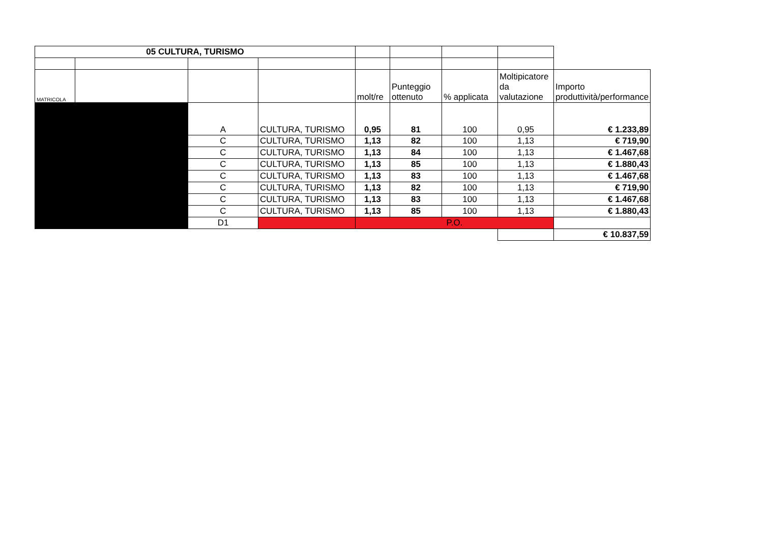| 05 CULTURA, TURISMO | | | | | | | | |
| MATRICOLA | | | | molt/re | Punteggio ottenuto | % applicata | Moltipicatore da valutazione | Importo produttività/performance |
| | | A | CULTURA, TURISMO | 0,95 | 81 | 100 | 0,95 | € 1.233,89 |
| | | C | CULTURA, TURISMO | 1,13 | 82 | 100 | 1,13 | € 719,90 |
| | | C | CULTURA, TURISMO | 1,13 | 84 | 100 | 1,13 | € 1.467,68 |
| | | C | CULTURA, TURISMO | 1,13 | 85 | 100 | 1,13 | € 1.880,43 |
| | | C | CULTURA, TURISMO | 1,13 | 83 | 100 | 1,13 | € 1.467,68 |
| | | C | CULTURA, TURISMO | 1,13 | 82 | 100 | 1,13 | € 719,90 |
| | | C | CULTURA, TURISMO | 1,13 | 83 | 100 | 1,13 | € 1.467,68 |
| | | C | CULTURA, TURISMO | 1,13 | 85 | 100 | 1,13 | € 1.880,43 |
| | | D1 | | P.O. | | | | |
| | | | | | | | | € 10.837,59 |